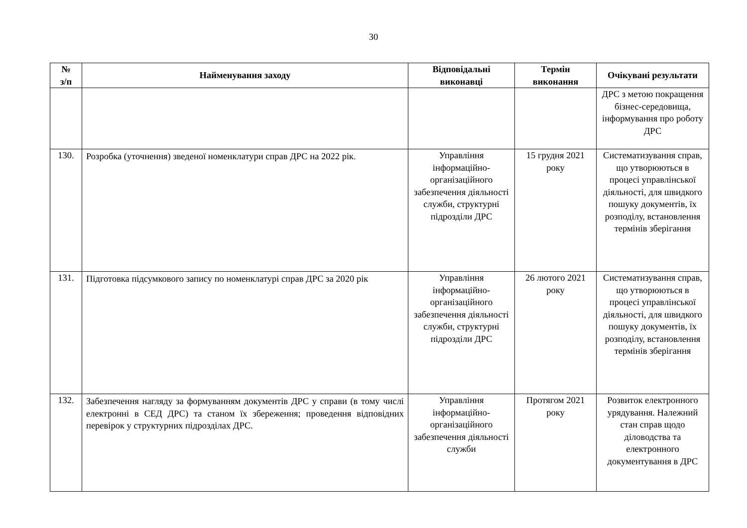30
| № з/п | Найменування заходу | Відповідальні виконавці | Термін виконання | Очікувані результати |
| --- | --- | --- | --- | --- |
| | | | | ДРС з метою покращення бізнес-середовища, інформування про роботу ДРС |
| 130. | Розробка (уточнення) зведеної номенклатури справ ДРС на 2022 рік. | Управління інформаційно-організаційного забезпечення діяльності служби, структурні підрозділи ДРС | 15 грудня 2021 року | Систематизування справ, що утворюються в процесі управлінської діяльності, для швидкого пошуку документів, їх розподілу, встановлення термінів зберігання |
| 131. | Підготовка підсумкового запису по номенклатурі справ ДРС за 2020 рік | Управління інформаційно-організаційного забезпечення діяльності служби, структурні підрозділи ДРС | 26 лютого 2021 року | Систематизування справ, що утворюються в процесі управлінської діяльності, для швидкого пошуку документів, їх розподілу, встановлення термінів зберігання |
| 132. | Забезпечення нагляду за формуванням документів ДРС у справи (в тому числі електронні в СЕД ДРС) та станом їх збереження; проведення відповідних перевірок у структурних підрозділах ДРС. | Управління інформаційно-організаційного забезпечення діяльності служби | Протягом 2021 року | Розвиток електронного урядування. Належний стан справ щодо діловодства та електронного документування в ДРС |